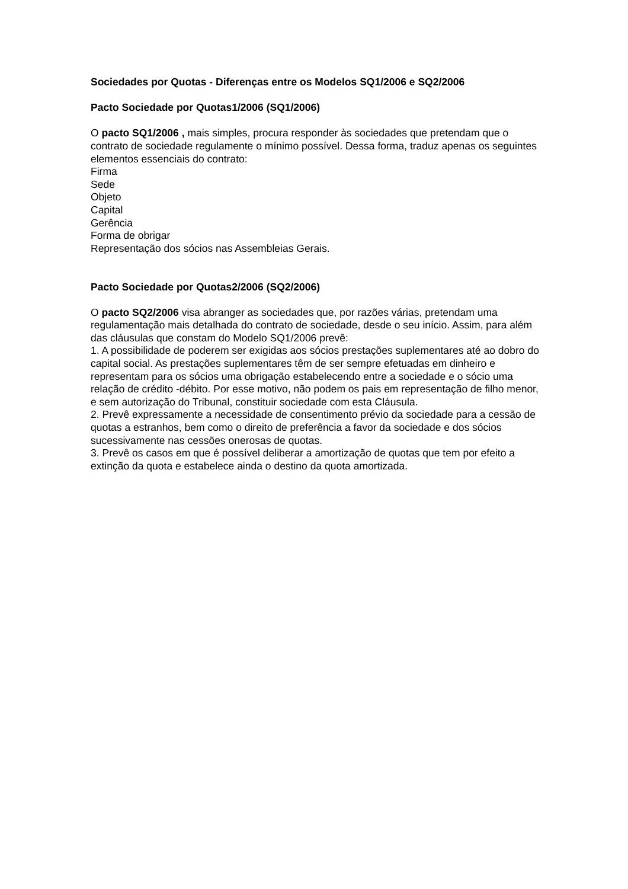Sociedades por Quotas - Diferenças entre os Modelos SQ1/2006 e SQ2/2006
Pacto Sociedade por Quotas1/2006 (SQ1/2006)
O pacto SQ1/2006 , mais simples, procura responder às sociedades que pretendam que o contrato de sociedade regulamente o mínimo possível. Dessa forma, traduz apenas os seguintes elementos essenciais do contrato:
Firma
Sede
Objeto
Capital
Gerência
Forma de obrigar
Representação dos sócios nas Assembleias Gerais.
Pacto Sociedade por Quotas2/2006 (SQ2/2006)
O pacto SQ2/2006 visa abranger as sociedades que, por razões várias, pretendam uma regulamentação mais detalhada do contrato de sociedade, desde o seu início. Assim, para além das cláusulas que constam do Modelo SQ1/2006 prevê:
1. A possibilidade de poderem ser exigidas aos sócios prestações suplementares até ao dobro do capital social. As prestações suplementares têm de ser sempre efetuadas em dinheiro e representam para os sócios uma obrigação estabelecendo entre a sociedade e o sócio uma relação de crédito -débito. Por esse motivo, não podem os pais em representação de filho menor, e sem autorização do Tribunal, constituir sociedade com esta Cláusula.
2. Prevê expressamente a necessidade de consentimento prévio da sociedade para a cessão de quotas a estranhos, bem como o direito de preferência a favor da sociedade e dos sócios sucessivamente nas cessões onerosas de quotas.
3. Prevê os casos em que é possível deliberar a amortização de quotas que tem por efeito a extinção da quota e estabelece ainda o destino da quota amortizada.